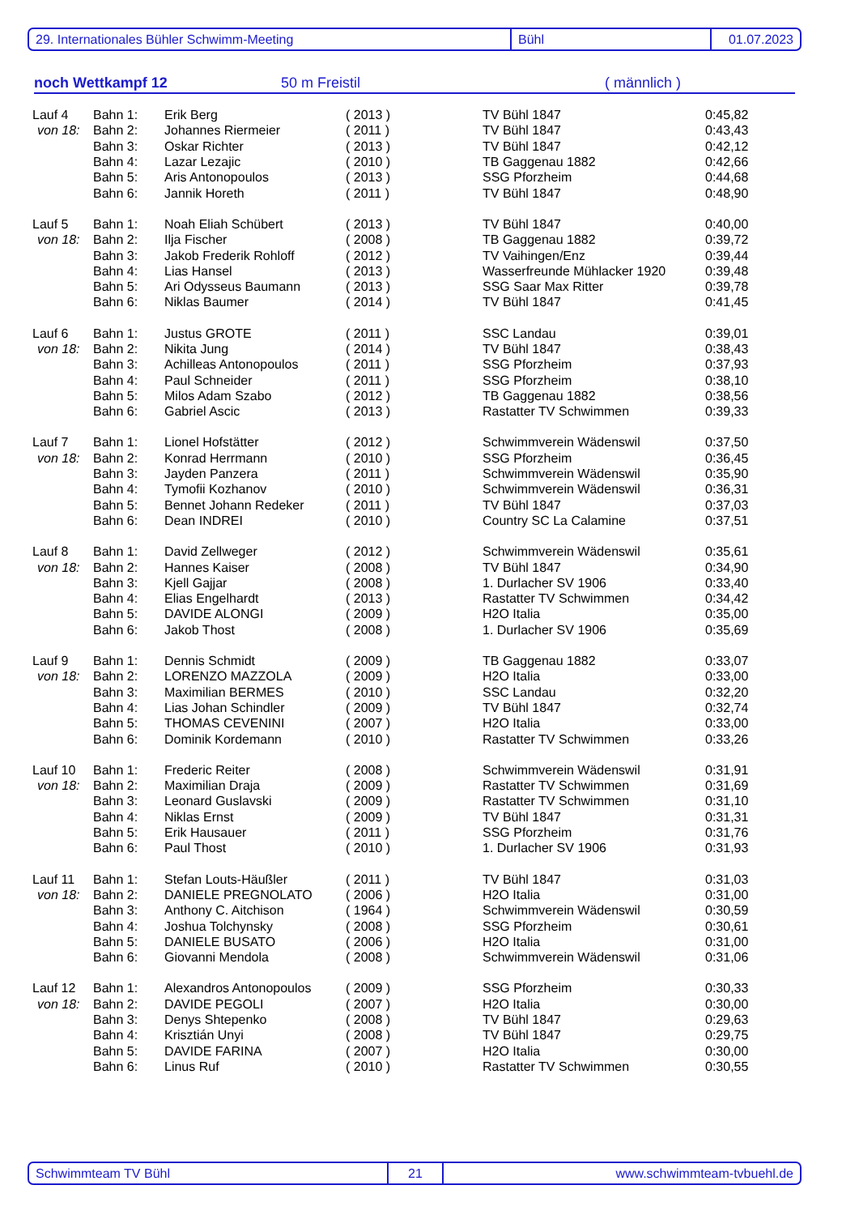29. Internationales Bühler Schwimm-Meeting Bühl 01.07.2023
noch Wettkampf 12 50 m Freistil ( männlich )
| Lauf 4 | Bahn 1: | Erik Berg | ( 2013 ) | TV Bühl 1847 | 0:45,82 |
| von 18: | Bahn 2: | Johannes Riermeier | ( 2011 ) | TV Bühl 1847 | 0:43,43 |
| | Bahn 3: | Oskar Richter | ( 2013 ) | TV Bühl 1847 | 0:42,12 |
| | Bahn 4: | Lazar Lezajic | ( 2010 ) | TB Gaggenau 1882 | 0:42,66 |
| | Bahn 5: | Aris Antonopoulos | ( 2013 ) | SSG Pforzheim | 0:44,68 |
| | Bahn 6: | Jannik Horeth | ( 2011 ) | TV Bühl 1847 | 0:48,90 |
| Lauf 5 | Bahn 1: | Noah Eliah Schübert | ( 2013 ) | TV Bühl 1847 | 0:40,00 |
| von 18: | Bahn 2: | Ilja Fischer | ( 2008 ) | TB Gaggenau 1882 | 0:39,72 |
| | Bahn 3: | Jakob Frederik Rohloff | ( 2012 ) | TV Vaihingen/Enz | 0:39,44 |
| | Bahn 4: | Lias Hansel | ( 2013 ) | Wasserfreunde Mühlacker 1920 | 0:39,48 |
| | Bahn 5: | Ari Odysseus Baumann | ( 2013 ) | SSG Saar Max Ritter | 0:39,78 |
| | Bahn 6: | Niklas Baumer | ( 2014 ) | TV Bühl 1847 | 0:41,45 |
| Lauf 6 | Bahn 1: | Justus GROTE | ( 2011 ) | SSC Landau | 0:39,01 |
| von 18: | Bahn 2: | Nikita Jung | ( 2014 ) | TV Bühl 1847 | 0:38,43 |
| | Bahn 3: | Achilleas Antonopoulos | ( 2011 ) | SSG Pforzheim | 0:37,93 |
| | Bahn 4: | Paul Schneider | ( 2011 ) | SSG Pforzheim | 0:38,10 |
| | Bahn 5: | Milos Adam Szabo | ( 2012 ) | TB Gaggenau 1882 | 0:38,56 |
| | Bahn 6: | Gabriel Ascic | ( 2013 ) | Rastatter TV Schwimmen | 0:39,33 |
| Lauf 7 | Bahn 1: | Lionel Hofstätter | ( 2012 ) | Schwimmverein Wädenswil | 0:37,50 |
| von 18: | Bahn 2: | Konrad Herrmann | ( 2010 ) | SSG Pforzheim | 0:36,45 |
| | Bahn 3: | Jayden Panzera | ( 2011 ) | Schwimmverein Wädenswil | 0:35,90 |
| | Bahn 4: | Tymofii Kozhanov | ( 2010 ) | Schwimmverein Wädenswil | 0:36,31 |
| | Bahn 5: | Bennet Johann Redeker | ( 2011 ) | TV Bühl 1847 | 0:37,03 |
| | Bahn 6: | Dean INDREI | ( 2010 ) | Country SC La Calamine | 0:37,51 |
| Lauf 8 | Bahn 1: | David Zellweger | ( 2012 ) | Schwimmverein Wädenswil | 0:35,61 |
| von 18: | Bahn 2: | Hannes Kaiser | ( 2008 ) | TV Bühl 1847 | 0:34,90 |
| | Bahn 3: | Kjell Gajjar | ( 2008 ) | 1. Durlacher SV 1906 | 0:33,40 |
| | Bahn 4: | Elias Engelhardt | ( 2013 ) | Rastatter TV Schwimmen | 0:34,42 |
| | Bahn 5: | DAVIDE ALONGI | ( 2009 ) | H2O Italia | 0:35,00 |
| | Bahn 6: | Jakob Thost | ( 2008 ) | 1. Durlacher SV 1906 | 0:35,69 |
| Lauf 9 | Bahn 1: | Dennis Schmidt | ( 2009 ) | TB Gaggenau 1882 | 0:33,07 |
| von 18: | Bahn 2: | LORENZO MAZZOLA | ( 2009 ) | H2O Italia | 0:33,00 |
| | Bahn 3: | Maximilian BERMES | ( 2010 ) | SSC Landau | 0:32,20 |
| | Bahn 4: | Lias Johan Schindler | ( 2009 ) | TV Bühl 1847 | 0:32,74 |
| | Bahn 5: | THOMAS CEVENINI | ( 2007 ) | H2O Italia | 0:33,00 |
| | Bahn 6: | Dominik Kordemann | ( 2010 ) | Rastatter TV Schwimmen | 0:33,26 |
| Lauf 10 | Bahn 1: | Frederic Reiter | ( 2008 ) | Schwimmverein Wädenswil | 0:31,91 |
| von 18: | Bahn 2: | Maximilian Draja | ( 2009 ) | Rastatter TV Schwimmen | 0:31,69 |
| | Bahn 3: | Leonard Guslavski | ( 2009 ) | Rastatter TV Schwimmen | 0:31,10 |
| | Bahn 4: | Niklas Ernst | ( 2009 ) | TV Bühl 1847 | 0:31,31 |
| | Bahn 5: | Erik Hausauer | ( 2011 ) | SSG Pforzheim | 0:31,76 |
| | Bahn 6: | Paul Thost | ( 2010 ) | 1. Durlacher SV 1906 | 0:31,93 |
| Lauf 11 | Bahn 1: | Stefan Louts-Häußler | ( 2011 ) | TV Bühl 1847 | 0:31,03 |
| von 18: | Bahn 2: | DANIELE PREGNOLATO | ( 2006 ) | H2O Italia | 0:31,00 |
| | Bahn 3: | Anthony C. Aitchison | ( 1964 ) | Schwimmverein Wädenswil | 0:30,59 |
| | Bahn 4: | Joshua Tolchynsky | ( 2008 ) | SSG Pforzheim | 0:30,61 |
| | Bahn 5: | DANIELE BUSATO | ( 2006 ) | H2O Italia | 0:31,00 |
| | Bahn 6: | Giovanni Mendola | ( 2008 ) | Schwimmverein Wädenswil | 0:31,06 |
| Lauf 12 | Bahn 1: | Alexandros Antonopoulos | ( 2009 ) | SSG Pforzheim | 0:30,33 |
| von 18: | Bahn 2: | DAVIDE PEGOLI | ( 2007 ) | H2O Italia | 0:30,00 |
| | Bahn 3: | Denys Shtepenko | ( 2008 ) | TV Bühl 1847 | 0:29,63 |
| | Bahn 4: | Krisztián Unyi | ( 2008 ) | TV Bühl 1847 | 0:29,75 |
| | Bahn 5: | DAVIDE FARINA | ( 2007 ) | H2O Italia | 0:30,00 |
| | Bahn 6: | Linus Ruf | ( 2010 ) | Rastatter TV Schwimmen | 0:30,55 |
Schwimmteam TV Bühl 21 www.schwimmteam-tvbuehl.de